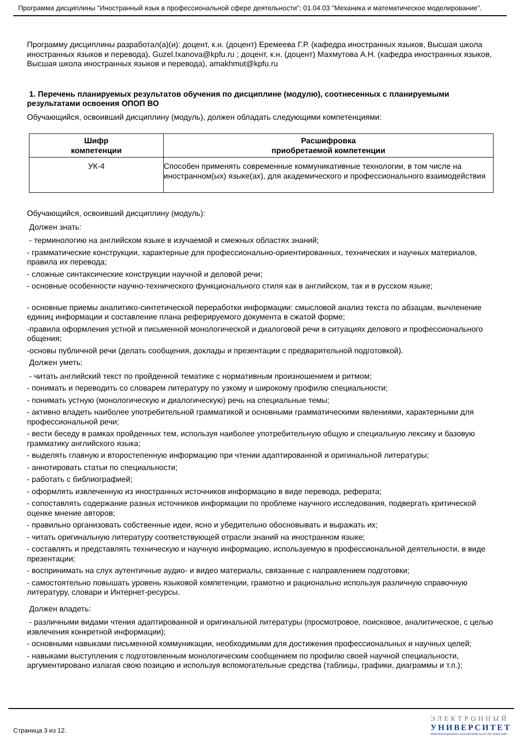Программа дисциплины "Иностранный язык в профессиональной сфере деятельности"; 01.04.03 "Механика и математическое моделирование".
Программу дисциплины разработал(а)(и): доцент, к.н. (доцент) Еремеева Г.Р. (кафедра иностранных языков, Высшая школа иностранных языков и перевода), Guzel.Ixanova@kpfu.ru ; доцент, к.н. (доцент) Махмутова А.Н. (кафедра иностранных языков, Высшая школа иностранных языков и перевода), amakhmut@kpfu.ru
1. Перечень планируемых результатов обучения по дисциплине (модулю), соотнесенных с планируемыми результатами освоения ОПОП ВО
Обучающийся, освоивший дисциплину (модуль), должен обладать следующими компетенциями:
| Шифр компетенции | Расшифровка приобретаемой компетенции |
| --- | --- |
| УК-4 | Способен применять современные коммуникативные технологии, в том числе на иностранном(ых) языке(ах), для академического и профессионального взаимодействия |
Обучающийся, освоивший дисциплину (модуль):
Должен знать:
- терминологию на английском языке в изучаемой и смежных областях знаний;
- грамматические конструкции, характерные для профессионально-ориентированных, технических и научных материалов, правила их перевода;
- сложные синтаксические конструкции научной и деловой речи;
- основные особенности научно-технического функционального стиля как в английском, так и в русском языке;
- основные приемы аналитико-синтетической переработки информации: смысловой анализ текста по абзацам, вычленение единиц информации и составление плана реферируемого документа в сжатой форме;
-правила оформления устной и письменной монологической и диалоговой речи в ситуациях делового и профессионального общения;
-основы публичной речи (делать сообщения, доклады и презентации с предварительной подготовкой).
Должен уметь:
- читать английский текст по пройденной тематике с нормативным произношением и ритмом;
- понимать и переводить со словарем литературу по узкому и широкому профилю специальности;
- понимать устную (монологическую и диалогическую) речь на специальные темы;
- активно владеть наиболее употребительной грамматикой и основными грамматическими явлениями, характерными для профессиональной речи;
- вести беседу в рамках пройденных тем, используя наиболее употребительную общую и специальную лексику и базовую грамматику английского языка;
- выделять главную и второстепенную информацию при чтении адаптированной и оригинальной литературы;
- аннотировать статьи по специальности;
- работать с библиографией;
- оформлять извлеченную из иностранных источников информацию в виде перевода, реферата;
- сопоставлять содержание разных источников информации по проблеме научного исследования, подвергать критической оценке мнение авторов;
- правильно организовать собственные идеи, ясно и убедительно обосновывать и выражать их;
- читать оригинальную литературу соответствующей отрасли знаний на иностранном языке;
- составлять и представлять техническую и научную информацию, используемую в профессиональной деятельности, в виде презентации;
- воспринимать на слух аутентичные аудио- и видео материалы, связанные с направлением подготовки;
- самостоятельно повышать уровень языковой компетенции, грамотно и рационально используя различную справочную литературу, словари и Интернет-ресурсы.
Должен владеть:
- различными видами чтения адаптированной и оригинальной литературы (просмотровое, поисковое, аналитическое, с целью извлечения конкретной информации);
- основными навыками письменной коммуникации, необходимыми для достижения профессиональных и научных целей;
- навыками выступления с подготовленным монологическим сообщением по профилю своей научной специальности, аргументировано излагая свою позицию и используя вспомогательные средства (таблицы, графики, диаграммы и т.п.);
Страница 3 из 12.
ЭЛЕКТРОННЫЙ
УНИВЕРСИТЕТ
ИНФОРМАЦИОННО-АНАЛИТИЧЕСКАЯ СИСТЕМА КФУ